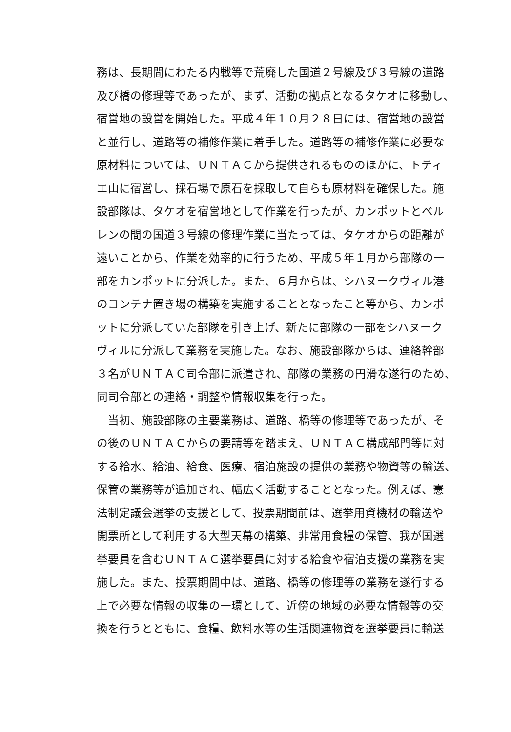務は、長期間にわたる内戦等で荒廃した国道２号線及び３号線の道路
及び橋の修理等であったが、まず、活動の拠点となるタケオに移動し、
宿営地の設営を開始した。平成４年１０月２８日には、宿営地の設営
と並行し、道路等の補修作業に着手した。道路等の補修作業に必要な
原材料については、ＵＮＴＡＣから提供されるもののほかに、トティ
エ山に宿営し、採石場で原石を採取して自らも原材料を確保した。施
設部隊は、タケオを宿営地として作業を行ったが、カンポットとベル
レンの間の国道３号線の修理作業に当たっては、タケオからの距離が
遠いことから、作業を効率的に行うため、平成５年１月から部隊の一
部をカンポットに分派した。また、６月からは、シハヌークヴィル港
のコンテナ置き場の構築を実施することとなったこと等から、カンポ
ットに分派していた部隊を引き上げ、新たに部隊の一部をシハヌーク
ヴィルに分派して業務を実施した。なお、施設部隊からは、連絡幹部
３名がＵＮＴＡＣ司令部に派遣され、部隊の業務の円滑な遂行のため、
同司令部との連絡・調整や情報収集を行った。
　当初、施設部隊の主要業務は、道路、橋等の修理等であったが、そ
の後のＵＮＴＡＣからの要請等を踏まえ、ＵＮＴＡＣ構成部門等に対
する給水、給油、給食、医療、宿泊施設の提供の業務や物資等の輸送、
保管の業務等が追加され、幅広く活動することとなった。例えば、憲
法制定議会選挙の支援として、投票期間前は、選挙用資機材の輸送や
開票所として利用する大型天幕の構築、非常用食糧の保管、我が国選
挙要員を含むＵＮＴＡＣ選挙要員に対する給食や宿泊支援の業務を実
施した。また、投票期間中は、道路、橋等の修理等の業務を遂行する
上で必要な情報の収集の一環として、近傍の地域の必要な情報等の交
換を行うとともに、食糧、飲料水等の生活関連物資を選挙要員に輸送